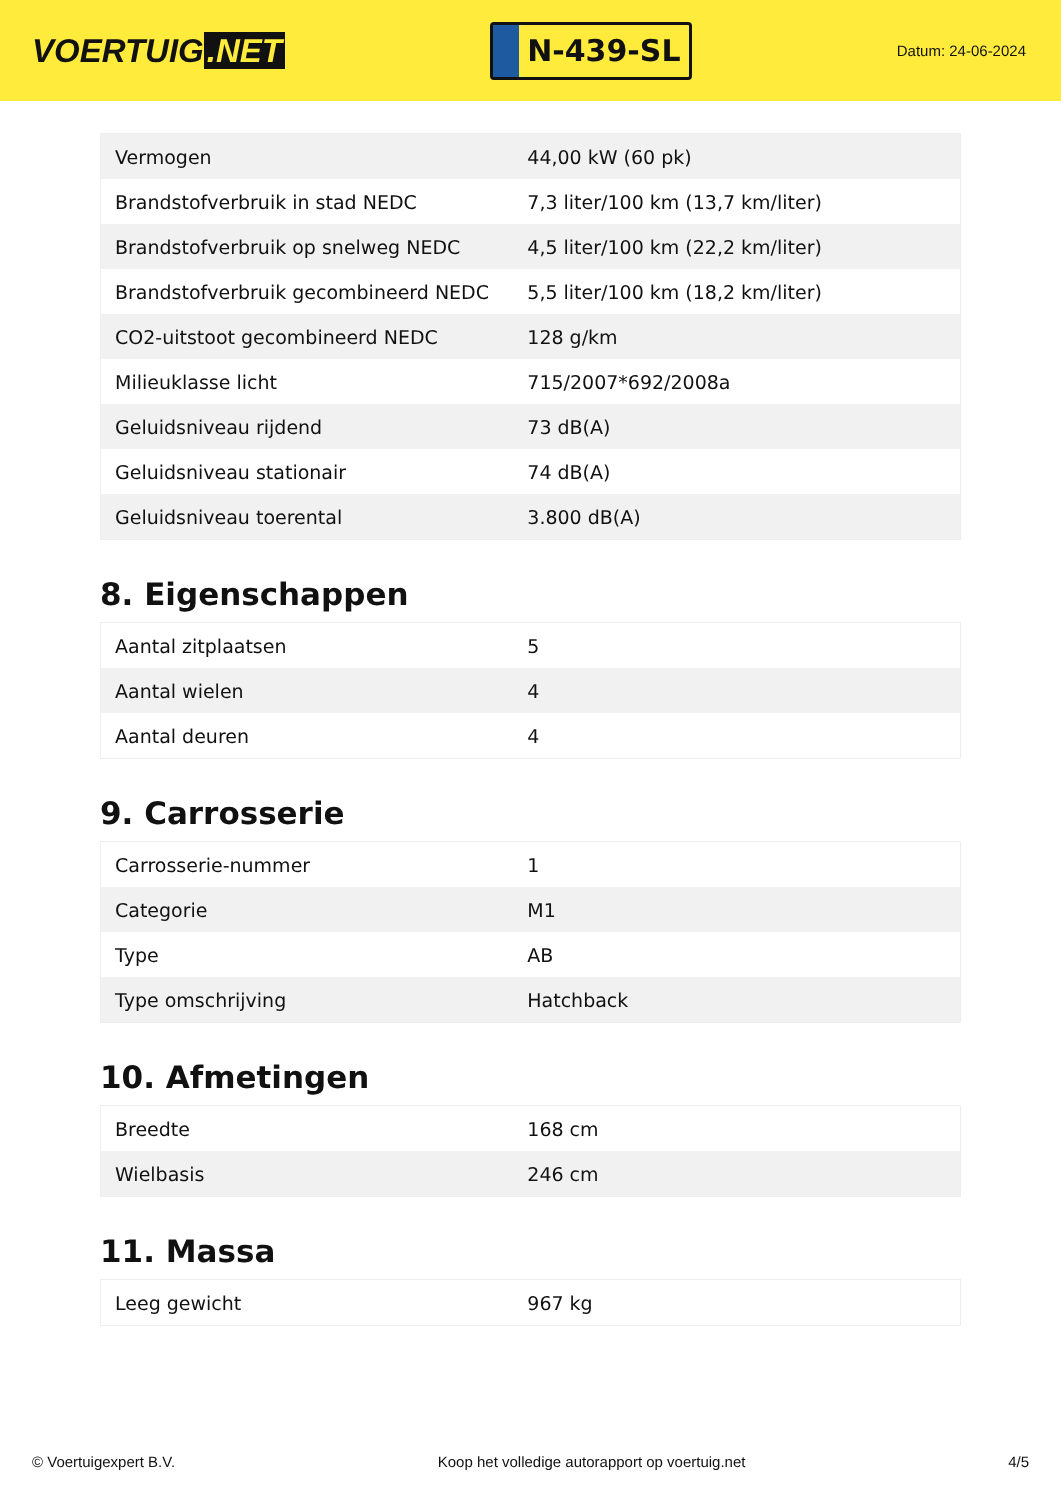VOERTUIG.NET
N-439-SL
Datum: 24-06-2024
| Vermogen | 44,00 kW (60 pk) |
| Brandstofverbruik in stad NEDC | 7,3 liter/100 km (13,7 km/liter) |
| Brandstofverbruik op snelweg NEDC | 4,5 liter/100 km (22,2 km/liter) |
| Brandstofverbruik gecombineerd NEDC | 5,5 liter/100 km (18,2 km/liter) |
| CO2-uitstoot gecombineerd NEDC | 128 g/km |
| Milieuklasse licht | 715/2007*692/2008a |
| Geluidsniveau rijdend | 73 dB(A) |
| Geluidsniveau stationair | 74 dB(A) |
| Geluidsniveau toerental | 3.800 dB(A) |
8. Eigenschappen
| Aantal zitplaatsen | 5 |
| Aantal wielen | 4 |
| Aantal deuren | 4 |
9. Carrosserie
| Carrosserie-nummer | 1 |
| Categorie | M1 |
| Type | AB |
| Type omschrijving | Hatchback |
10. Afmetingen
| Breedte | 168 cm |
| Wielbasis | 246 cm |
11. Massa
| Leeg gewicht | 967 kg |
© Voertuigexpert B.V. Koop het volledige autorapport op voertuig.net 4/5